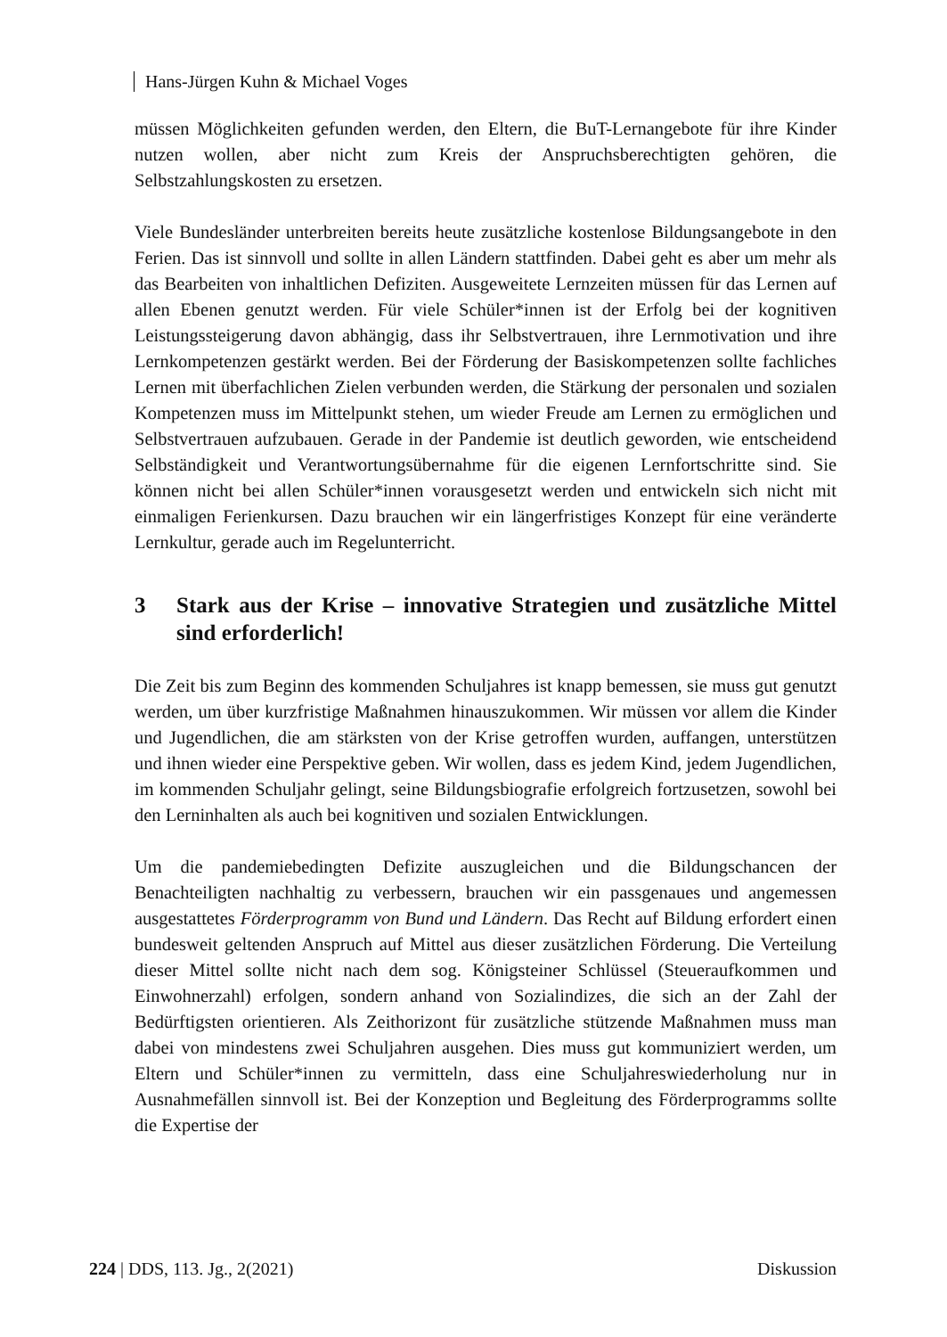Hans-Jürgen Kuhn & Michael Voges
müssen Möglichkeiten gefunden werden, den Eltern, die BuT-Lernangebote für ihre Kinder nutzen wollen, aber nicht zum Kreis der Anspruchsberechtigten gehören, die Selbstzahlungskosten zu ersetzen.
Viele Bundesländer unterbreiten bereits heute zusätzliche kostenlose Bildungsangebote in den Ferien. Das ist sinnvoll und sollte in allen Ländern stattfinden. Dabei geht es aber um mehr als das Bearbeiten von inhaltlichen Defiziten. Ausgeweitete Lernzeiten müssen für das Lernen auf allen Ebenen genutzt werden. Für viele Schüler*innen ist der Erfolg bei der kognitiven Leistungssteigerung davon abhängig, dass ihr Selbstvertrauen, ihre Lernmotivation und ihre Lernkompetenzen gestärkt werden. Bei der Förderung der Basiskompetenzen sollte fachliches Lernen mit überfachlichen Zielen verbunden werden, die Stärkung der personalen und sozialen Kompetenzen muss im Mittelpunkt stehen, um wieder Freude am Lernen zu ermöglichen und Selbstvertrauen aufzubauen. Gerade in der Pandemie ist deutlich geworden, wie entscheidend Selbständigkeit und Verantwortungsübernahme für die eigenen Lernfortschritte sind. Sie können nicht bei allen Schüler*innen vorausgesetzt werden und entwickeln sich nicht mit einmaligen Ferienkursen. Dazu brauchen wir ein längerfristiges Konzept für eine veränderte Lernkultur, gerade auch im Regelunterricht.
3 Stark aus der Krise – innovative Strategien und zusätzliche Mittel sind erforderlich!
Die Zeit bis zum Beginn des kommenden Schuljahres ist knapp bemessen, sie muss gut genutzt werden, um über kurzfristige Maßnahmen hinauszukommen. Wir müssen vor allem die Kinder und Jugendlichen, die am stärksten von der Krise getroffen wurden, auffangen, unterstützen und ihnen wieder eine Perspektive geben. Wir wollen, dass es jedem Kind, jedem Jugendlichen, im kommenden Schuljahr gelingt, seine Bildungsbiografie erfolgreich fortzusetzen, sowohl bei den Lerninhalten als auch bei kognitiven und sozialen Entwicklungen.
Um die pandemiebedingten Defizite auszugleichen und die Bildungschancen der Benachteiligten nachhaltig zu verbessern, brauchen wir ein passgenaues und angemessen ausgestattetes Förderprogramm von Bund und Ländern. Das Recht auf Bildung erfordert einen bundesweit geltenden Anspruch auf Mittel aus dieser zusätzlichen Förderung. Die Verteilung dieser Mittel sollte nicht nach dem sog. Königsteiner Schlüssel (Steueraufkommen und Einwohnerzahl) erfolgen, sondern anhand von Sozialindizes, die sich an der Zahl der Bedürftigsten orientieren. Als Zeithorizont für zusätzliche stützende Maßnahmen muss man dabei von mindestens zwei Schuljahren ausgehen. Dies muss gut kommuniziert werden, um Eltern und Schüler*innen zu vermitteln, dass eine Schuljahreswiederholung nur in Ausnahmefällen sinnvoll ist. Bei der Konzeption und Begleitung des Förderprogramms sollte die Expertise der
224 | DDS, 113. Jg., 2(2021) Diskussion